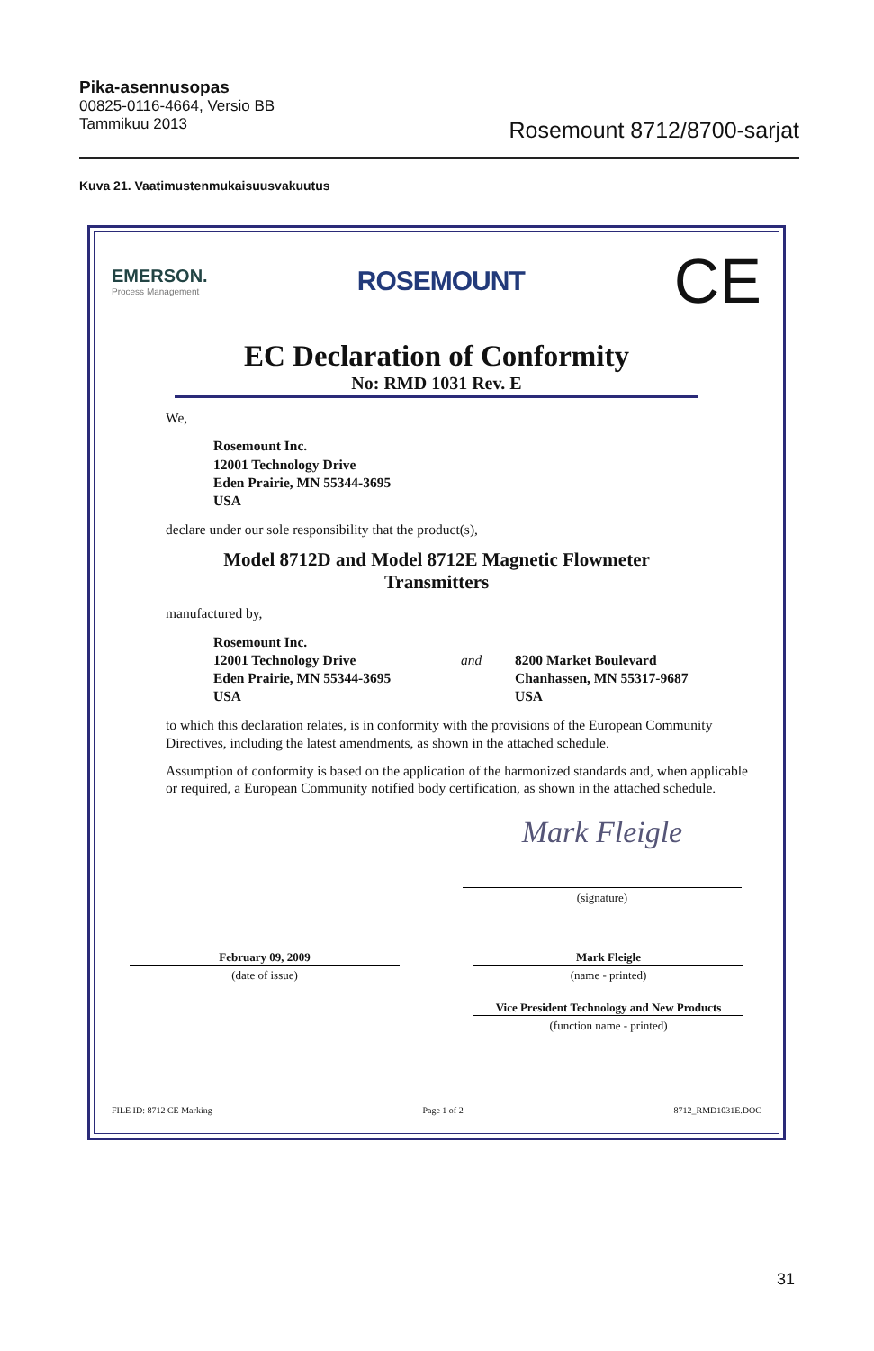Pika-asennusopas
00825-0116-4664, Versio BB
Tammikuu 2013
Rosemount 8712/8700-sarjat
Kuva 21. Vaatimustenmukaisuusvakuutus
EMERSON.
Process Management
ROSEMOUNT
CE
EC Declaration of Conformity
No: RMD 1031 Rev. E
We,
Rosemount Inc.
12001 Technology Drive
Eden Prairie, MN 55344-3695
USA
declare under our sole responsibility that the product(s),
Model 8712D and Model 8712E Magnetic Flowmeter
Transmitters
manufactured by,
Rosemount Inc.
12001 Technology Drive
Eden Prairie, MN 55344-3695
USA
and
8200 Market Boulevard
Chanhassen, MN 55317-9687
USA
to which this declaration relates, is in conformity with the provisions of the European Community Directives, including the latest amendments, as shown in the attached schedule.
Assumption of conformity is based on the application of the harmonized standards and, when applicable or required, a European Community notified body certification, as shown in the attached schedule.
Mark Fleigle
(signature)
February 09, 2009
(date of issue)
Mark Fleigle
(name - printed)
Vice President Technology and New Products
(function name - printed)
FILE ID: 8712 CE Marking Page 1 of 2 8712_RMD1031E.DOC
31